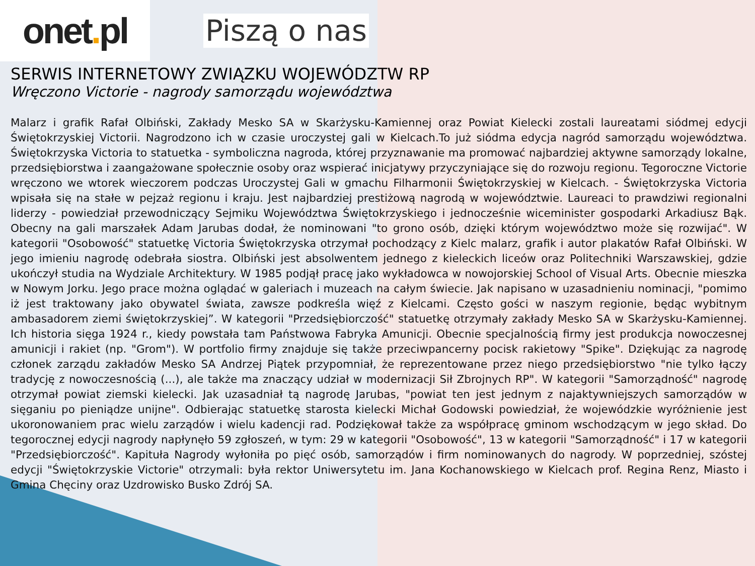onet. pl
Piszą o nas
SERWIS INTERNETOWY ZWIĄZKU WOJEWÓDZTW RP
Wręczono Victorie - nagrody samorządu województwa
Malarz i grafik Rafał Olbiński, Zakłady Mesko SA w Skarżysku-Kamiennej oraz Powiat Kielecki zostali laureatami siódmej edycji Świętokrzyskiej Victorii. Nagrodzono ich w czasie uroczystej gali w Kielcach.To już siódma edycja nagród samorządu województwa. Świętokrzyska Victoria to statuetka - symboliczna nagroda, której przyznawanie ma promować najbardziej aktywne samorządy lokalne, przedsiębiorstwa i zaangażowane społecznie osoby oraz wspierać inicjatywy przyczyniające się do rozwoju regionu. Tegoroczne Victorie wręczono we wtorek wieczorem podczas Uroczystej Gali w gmachu Filharmonii Świętokrzyskiej w Kielcach. - Świętokrzyska Victoria wpisała się na stałe w pejzaż regionu i kraju. Jest najbardziej prestiżową nagrodą w województwie. Laureaci to prawdziwi regionalni liderzy - powiedział przewodniczący Sejmiku Województwa Świętokrzyskiego i jednocześnie wiceminister gospodarki Arkadiusz Bąk. Obecny na gali marszałek Adam Jarubas dodał, że nominowani "to grono osób, dzięki którym województwo może się rozwijać". W kategorii "Osobowość" statuetkę Victoria Świętokrzyska otrzymał pochodzący z Kielc malarz, grafik i autor plakatów Rafał Olbiński. W jego imieniu nagrodę odebrała siostra. Olbiński jest absolwentem jednego z kieleckich liceów oraz Politechniki Warszawskiej, gdzie ukończył studia na Wydziale Architektury. W 1985 podjął pracę jako wykładowca w nowojorskiej School of Visual Arts. Obecnie mieszka w Nowym Jorku. Jego prace można oglądać w galeriach i muzeach na całym świecie. Jak napisano w uzasadnieniu nominacji, "pomimo iż jest traktowany jako obywatel świata, zawsze podkreśla więź z Kielcami. Często gości w naszym regionie, będąc wybitnym ambasadorem ziemi świętokrzyskiej”. W kategorii "Przedsiębiorczość" statuetkę otrzymały zakłady Mesko SA w Skarżysku-Kamiennej. Ich historia sięga 1924 r., kiedy powstała tam Państwowa Fabryka Amunicji. Obecnie specjalnością firmy jest produkcja nowoczesnej amunicji i rakiet (np. "Grom"). W portfolio firmy znajduje się także przeciwpancerny pocisk rakietowy "Spike". Dziękując za nagrodę członek zarządu zakładów Mesko SA Andrzej Piątek przypomniał, że reprezentowane przez niego przedsiębiorstwo "nie tylko łączy tradycję z nowoczesnością (...), ale także ma znaczący udział w modernizacji Sił Zbrojnych RP". W kategorii "Samorządność" nagrodę otrzymał powiat ziemski kielecki. Jak uzasadniał tą nagrodę Jarubas, "powiat ten jest jednym z najaktywniejszych samorządów w sięganiu po pieniądze unijne". Odbierając statuetkę starosta kielecki Michał Godowski powiedział, że wojewódzkie wyróżnienie jest ukoronowaniem prac wielu zarządów i wielu kadencji rad. Podziękował także za współpracę gminom wschodzącym w jego skład. Do tegorocznej edycji nagrody napłynęło 59 zgłoszeń, w tym: 29 w kategorii "Osobowość", 13 w kategorii "Samorządność" i 17 w kategorii "Przedsiębiorczość". Kapituła Nagrody wyłoniła po pięć osób, samorządów i firm nominowanych do nagrody. W poprzedniej, szóstej edycji "Świętokrzyskie Victorie" otrzymali: była rektor Uniwersytetu im. Jana Kochanowskiego w Kielcach prof. Regina Renz, Miasto i Gmina Chęciny oraz Uzdrowisko Busko Zdrój SA.